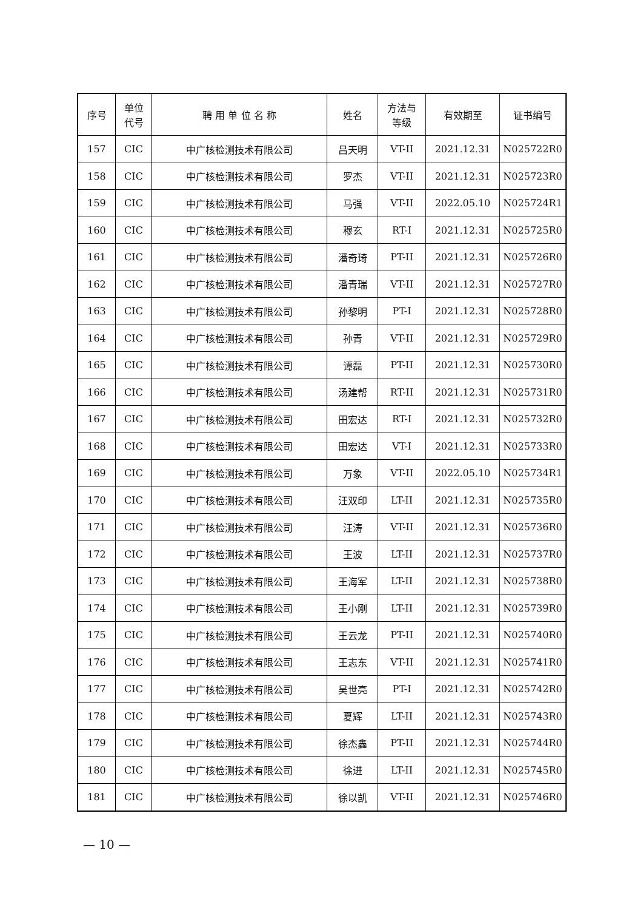| 序号 | 单位 代号 | 聘 用 单 位 名 称 | 姓名 | 方法与 等级 | 有效期至 | 证书编号 |
| --- | --- | --- | --- | --- | --- | --- |
| 157 | CIC | 中广核检测技术有限公司 | 吕天明 | VT-II | 2021.12.31 | N025722R0 |
| 158 | CIC | 中广核检测技术有限公司 | 罗杰 | VT-II | 2021.12.31 | N025723R0 |
| 159 | CIC | 中广核检测技术有限公司 | 马强 | VT-II | 2022.05.10 | N025724R1 |
| 160 | CIC | 中广核检测技术有限公司 | 穆玄 | RT-I | 2021.12.31 | N025725R0 |
| 161 | CIC | 中广核检测技术有限公司 | 潘奇琦 | PT-II | 2021.12.31 | N025726R0 |
| 162 | CIC | 中广核检测技术有限公司 | 潘青瑞 | VT-II | 2021.12.31 | N025727R0 |
| 163 | CIC | 中广核检测技术有限公司 | 孙黎明 | PT-I | 2021.12.31 | N025728R0 |
| 164 | CIC | 中广核检测技术有限公司 | 孙青 | VT-II | 2021.12.31 | N025729R0 |
| 165 | CIC | 中广核检测技术有限公司 | 谭磊 | PT-II | 2021.12.31 | N025730R0 |
| 166 | CIC | 中广核检测技术有限公司 | 汤建帮 | RT-II | 2021.12.31 | N025731R0 |
| 167 | CIC | 中广核检测技术有限公司 | 田宏达 | RT-I | 2021.12.31 | N025732R0 |
| 168 | CIC | 中广核检测技术有限公司 | 田宏达 | VT-I | 2021.12.31 | N025733R0 |
| 169 | CIC | 中广核检测技术有限公司 | 万象 | VT-II | 2022.05.10 | N025734R1 |
| 170 | CIC | 中广核检测技术有限公司 | 汪双印 | LT-II | 2021.12.31 | N025735R0 |
| 171 | CIC | 中广核检测技术有限公司 | 汪涛 | VT-II | 2021.12.31 | N025736R0 |
| 172 | CIC | 中广核检测技术有限公司 | 王波 | LT-II | 2021.12.31 | N025737R0 |
| 173 | CIC | 中广核检测技术有限公司 | 王海军 | LT-II | 2021.12.31 | N025738R0 |
| 174 | CIC | 中广核检测技术有限公司 | 王小刚 | LT-II | 2021.12.31 | N025739R0 |
| 175 | CIC | 中广核检测技术有限公司 | 王云龙 | PT-II | 2021.12.31 | N025740R0 |
| 176 | CIC | 中广核检测技术有限公司 | 王志东 | VT-II | 2021.12.31 | N025741R0 |
| 177 | CIC | 中广核检测技术有限公司 | 吴世亮 | PT-I | 2021.12.31 | N025742R0 |
| 178 | CIC | 中广核检测技术有限公司 | 夏辉 | LT-II | 2021.12.31 | N025743R0 |
| 179 | CIC | 中广核检测技术有限公司 | 徐杰鑫 | PT-II | 2021.12.31 | N025744R0 |
| 180 | CIC | 中广核检测技术有限公司 | 徐进 | LT-II | 2021.12.31 | N025745R0 |
| 181 | CIC | 中广核检测技术有限公司 | 徐以凯 | VT-II | 2021.12.31 | N025746R0 |
— 10 —